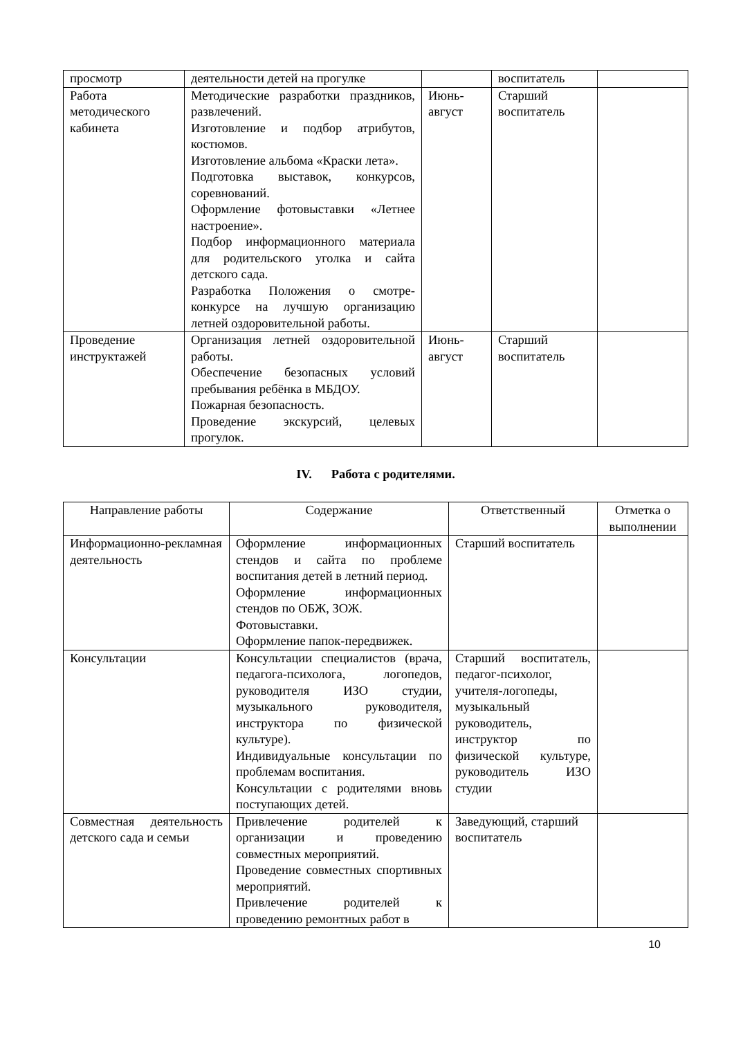| просмотр | деятельности детей на прогулке | | воспитатель | |
| Работа методического кабинета | Методические разработки праздников, развлечений. Изготовление и подбор атрибутов, костюмов. Изготовление альбома «Краски лета». Подготовка выставок, конкурсов, соревнований. Оформление фотовыставки «Летнее настроение». Подбор информационного материала для родительского уголка и сайта детского сада. Разработка Положения о смотре-конкурсе на лучшую организацию летней оздоровительной работы. | Июнь-август | Старший воспитатель | |
| Проведение инструктажей | Организация летней оздоровительной работы. Обеспечение безопасных условий пребывания ребёнка в МБДОУ. Пожарная безопасность. Проведение экскурсий, целевых прогулок. | Июнь-август | Старший воспитатель | |
IV. Работа с родителями.
| Направление работы | Содержание | Ответственный | Отметка о выполнении |
| --- | --- | --- | --- |
| Информационно-рекламная деятельность | Оформление информационных стендов и сайта по проблеме воспитания детей в летний период. Оформление информационных стендов по ОБЖ, ЗОЖ. Фотовыставки. Оформление папок-передвижек. | Старший воспитатель | |
| Консультации | Консультации специалистов (врача, педагога-психолога, логопедов, руководителя ИЗО студии, музыкального руководителя, инструктора по физической культуре). Индивидуальные консультации по проблемам воспитания. Консультации с родителями вновь поступающих детей. | Старший воспитатель, педагог-психолог, учителя-логопеды, музыкальный руководитель, инструктор по физической культуре, руководитель ИЗО студии | |
| Совместная деятельность детского сада и семьи | Привлечение родителей к организации и проведению совместных мероприятий. Проведение совместных спортивных мероприятий. Привлечение родителей к проведению ремонтных работ в | Заведующий, старший воспитатель | |
10